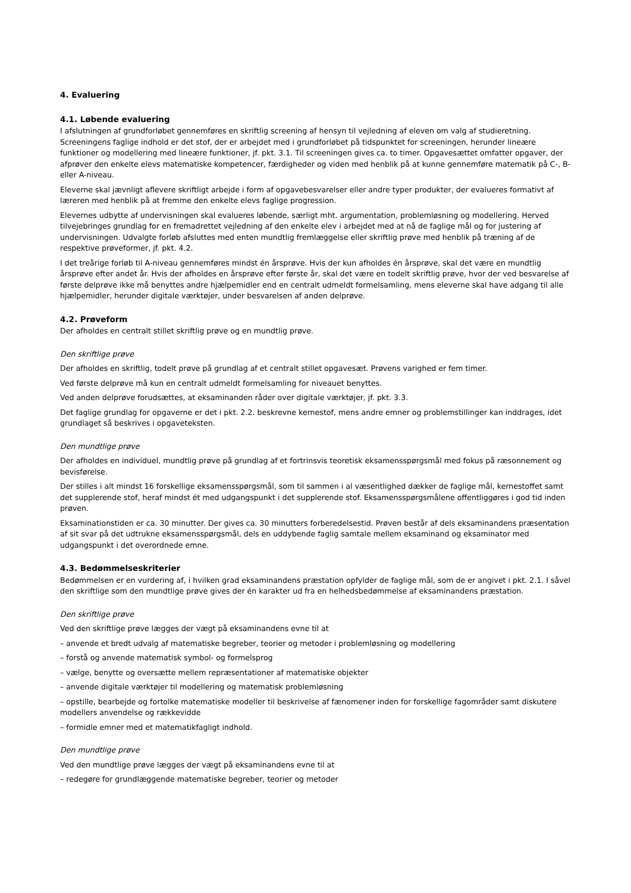4. Evaluering
4.1. Løbende evaluering
I afslutningen af grundforløbet gennemføres en skriftlig screening af hensyn til vejledning af eleven om valg af studieretning. Screeningens faglige indhold er det stof, der er arbejdet med i grundforløbet på tidspunktet for screeningen, herunder lineære funktioner og modellering med lineære funktioner, jf. pkt. 3.1. Til screeningen gives ca. to timer. Opgavesættet omfatter opgaver, der afprøver den enkelte elevs matematiske kompetencer, færdigheder og viden med henblik på at kunne gennemføre matematik på C-, B- eller A-niveau.
Eleverne skal jævnligt aflevere skriftligt arbejde i form af opgavebesvarelser eller andre typer produkter, der evalueres formativt af læreren med henblik på at fremme den enkelte elevs faglige progression.
Elevernes udbytte af undervisningen skal evalueres løbende, særligt mht. argumentation, problemløsning og modellering. Herved tilvejebringes grundlag for en fremadrettet vejledning af den enkelte elev i arbejdet med at nå de faglige mål og for justering af undervisningen. Udvalgte forløb afsluttes med enten mundtlig fremlæggelse eller skriftlig prøve med henblik på træning af de respektive prøveformer, jf. pkt. 4.2.
I det treårige forløb til A-niveau gennemføres mindst én årsprøve. Hvis der kun afholdes én årsprøve, skal det være en mundtlig årsprøve efter andet år. Hvis der afholdes en årsprøve efter første år, skal det være en todelt skriftlig prøve, hvor der ved besvarelse af første delprøve ikke må benyttes andre hjælpemidler end en centralt udmeldt formelsamling, mens eleverne skal have adgang til alle hjælpemidler, herunder digitale værktøjer, under besvarelsen af anden delprøve.
4.2. Prøveform
Der afholdes en centralt stillet skriftlig prøve og en mundtlig prøve.
Den skriftlige prøve
Der afholdes en skriftlig, todelt prøve på grundlag af et centralt stillet opgavesæt. Prøvens varighed er fem timer.
Ved første delprøve må kun en centralt udmeldt formelsamling for niveauet benyttes.
Ved anden delprøve forudsættes, at eksaminanden råder over digitale værktøjer, jf. pkt. 3.3.
Det faglige grundlag for opgaverne er det i pkt. 2.2. beskrevne kernestof, mens andre emner og problemstillinger kan inddrages, idet grundlaget så beskrives i opgaveteksten.
Den mundtlige prøve
Der afholdes en individuel, mundtlig prøve på grundlag af et fortrinsvis teoretisk eksamensspørgsmål med fokus på ræsonnement og bevisførelse.
Der stilles i alt mindst 16 forskellige eksamensspørgsmål, som til sammen i al væsentlighed dækker de faglige mål, kernestoffet samt det supplerende stof, heraf mindst ét med udgangspunkt i det supplerende stof. Eksamensspørgsmålene offentliggøres i god tid inden prøven.
Eksaminationstiden er ca. 30 minutter. Der gives ca. 30 minutters forberedelsestid. Prøven består af dels eksaminandens præsentation af sit svar på det udtrukne eksamensspørgsmål, dels en uddybende faglig samtale mellem eksaminand og eksaminator med udgangspunkt i det overordnede emne.
4.3. Bedømmelseskriterier
Bedømmelsen er en vurdering af, i hvilken grad eksaminandens præstation opfylder de faglige mål, som de er angivet i pkt. 2.1. I såvel den skriftlige som den mundtlige prøve gives der én karakter ud fra en helhedsbedømmelse af eksaminandens præstation.
Den skriftlige prøve
Ved den skriftlige prøve lægges der vægt på eksaminandens evne til at
– anvende et bredt udvalg af matematiske begreber, teorier og metoder i problemløsning og modellering
– forstå og anvende matematisk symbol- og formelsprog
– vælge, benytte og oversætte mellem repræsentationer af matematiske objekter
– anvende digitale værktøjer til modellering og matematisk problemløsning
– opstille, bearbejde og fortolke matematiske modeller til beskrivelse af fænomener inden for forskellige fagområder samt diskutere modellers anvendelse og rækkevidde
– formidle emner med et matematikfagligt indhold.
Den mundtlige prøve
Ved den mundtlige prøve lægges der vægt på eksaminandens evne til at
– redegøre for grundlæggende matematiske begreber, teorier og metoder